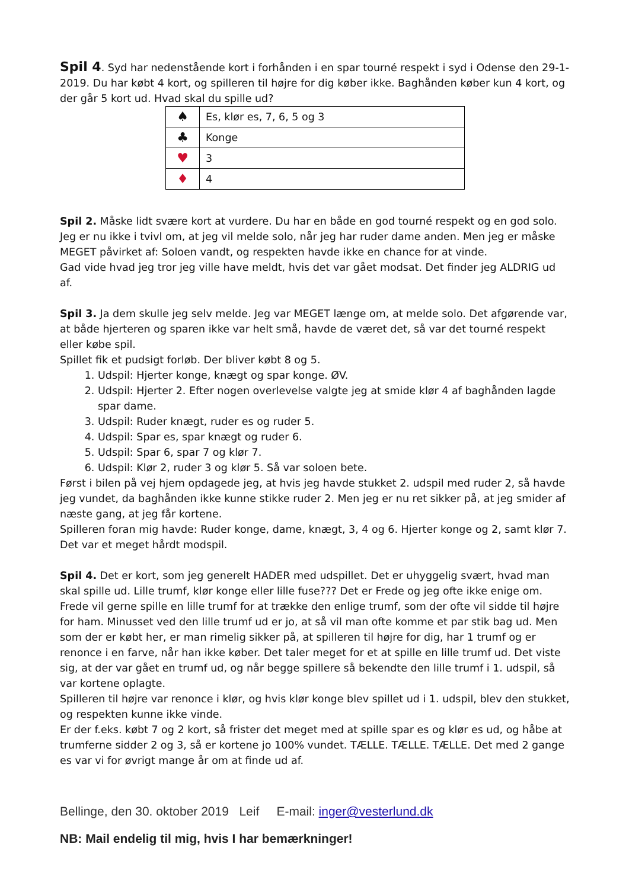Spil 4. Syd har nedenstående kort i forhånden i en spar tourné respekt i syd i Odense den 29-1-2019. Du har købt 4 kort, og spilleren til højre for dig køber ikke. Baghånden køber kun 4 kort, og der går 5 kort ud. Hvad skal du spille ud?
| ♠ | Es, klør es, 7, 6, 5 og 3 |
| ♣ | Konge |
| ♥ | 3 |
| ♦ | 4 |
Spil 2. Måske lidt svære kort at vurdere. Du har en både en god tourné respekt og en god solo. Jeg er nu ikke i tvivl om, at jeg vil melde solo, når jeg har ruder dame anden. Men jeg er måske MEGET påvirket af: Soloen vandt, og respekten havde ikke en chance for at vinde.
Gad vide hvad jeg tror jeg ville have meldt, hvis det var gået modsat. Det finder jeg ALDRIG ud af.
Spil 3. Ja dem skulle jeg selv melde. Jeg var MEGET længe om, at melde solo. Det afgørende var, at både hjerteren og sparen ikke var helt små, havde de været det, så var det tourné respekt eller købe spil.
Spillet fik et pudsigt forløb. Der bliver købt 8 og 5.
1. Udspil: Hjerter konge, knægt og spar konge. ØV.
2. Udspil: Hjerter 2. Efter nogen overlevelse valgte jeg at smide klør 4 af baghånden lagde spar dame.
3. Udspil: Ruder knægt, ruder es og ruder 5.
4. Udspil: Spar es, spar knægt og ruder 6.
5. Udspil: Spar 6, spar 7 og klør 7.
6. Udspil: Klør 2, ruder 3 og klør 5. Så var soloen bete.
Først i bilen på vej hjem opdagede jeg, at hvis jeg havde stukket 2. udspil med ruder 2, så havde jeg vundet, da baghånden ikke kunne stikke ruder 2. Men jeg er nu ret sikker på, at jeg smider af næste gang, at jeg får kortene.
Spilleren foran mig havde: Ruder konge, dame, knægt, 3, 4 og 6. Hjerter konge og 2, samt klør 7.
Det var et meget hårdt modspil.
Spil 4. Det er kort, som jeg generelt HADER med udspillet. Det er uhyggelig svært, hvad man skal spille ud. Lille trumf, klør konge eller lille fuse??? Det er Frede og jeg ofte ikke enige om. Frede vil gerne spille en lille trumf for at trække den enlige trumf, som der ofte vil sidde til højre for ham. Minusset ved den lille trumf ud er jo, at så vil man ofte komme et par stik bag ud. Men som der er købt her, er man rimelig sikker på, at spilleren til højre for dig, har 1 trumf og er renonce i en farve, når han ikke køber. Det taler meget for et at spille en lille trumf ud. Det viste sig, at der var gået en trumf ud, og når begge spillere så bekendte den lille trumf i 1. udspil, så var kortene oplagte.
Spilleren til højre var renonce i klør, og hvis klør konge blev spillet ud i 1. udspil, blev den stukket, og respekten kunne ikke vinde.
Er der f.eks. købt 7 og 2 kort, så frister det meget med at spille spar es og klør es ud, og håbe at trumferne sidder 2 og 3, så er kortene jo 100% vundet. TÆLLE. TÆLLE. TÆLLE. Det med 2 gange es var vi for øvrigt mange år om at finde ud af.
Bellinge, den 30. oktober 2019 Leif E-mail: inger@vesterlund.dk
NB: Mail endelig til mig, hvis I har bemærkninger!